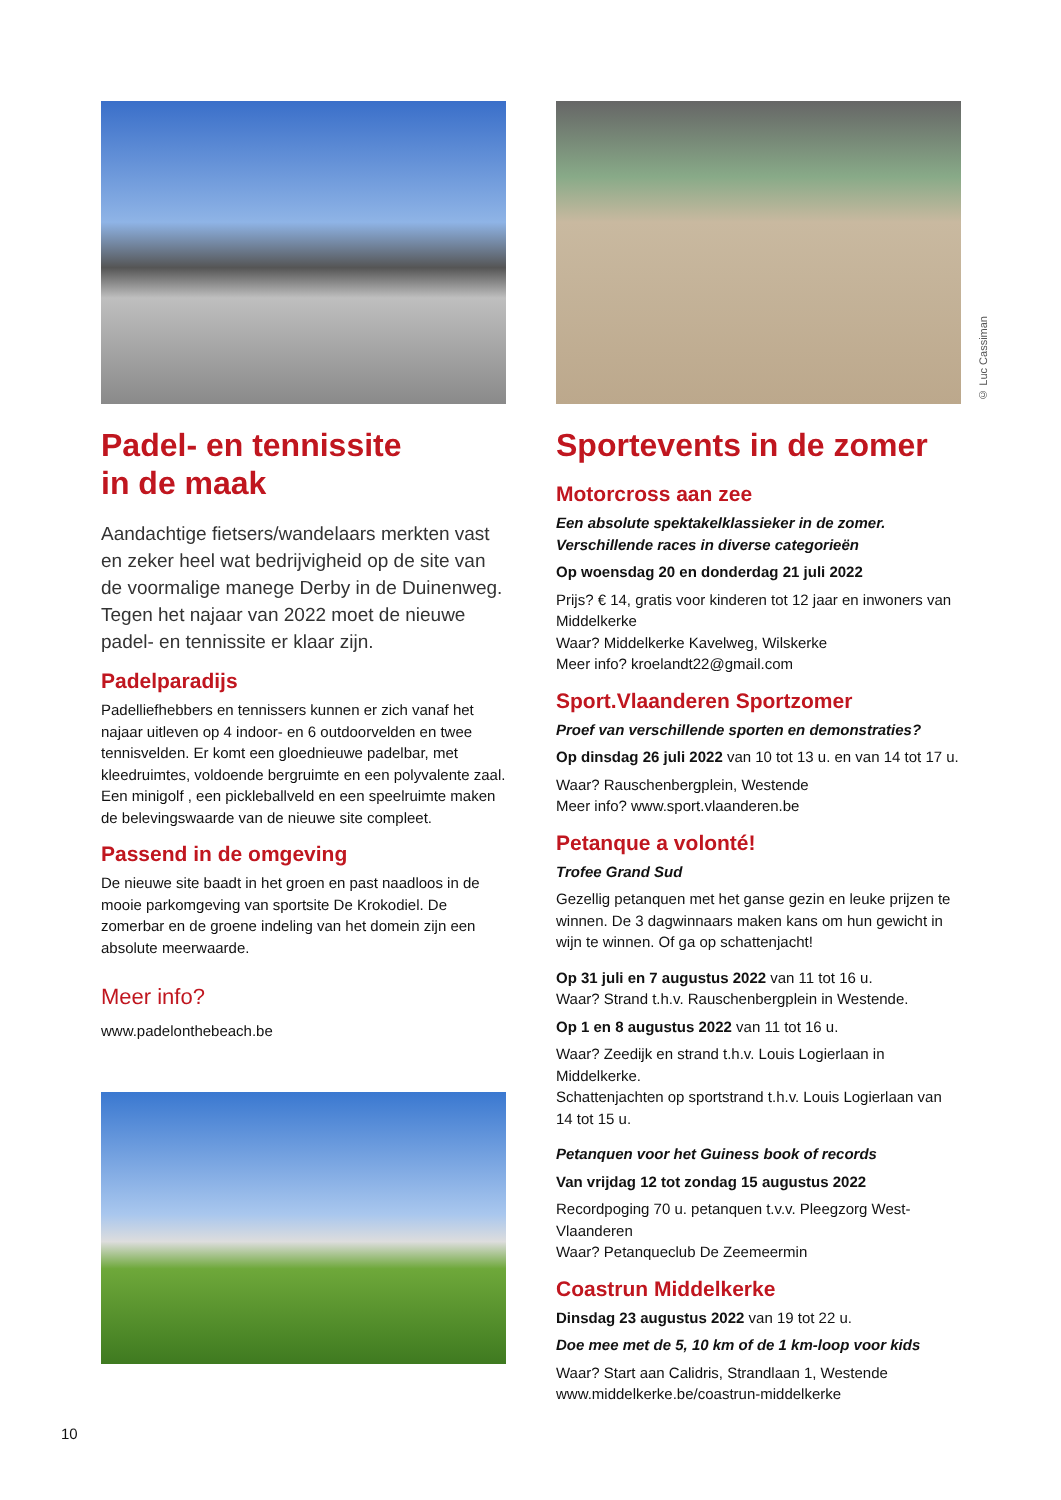Padel- en tennissite
in de maak
Aandachtige fietsers/wandelaars merkten vast en zeker heel wat bedrijvigheid op de site van de voormalige manege Derby in de Duinenweg. Tegen het najaar van 2022 moet de nieuwe padel- en tennissite er klaar zijn.
Padelparadijs
Padelliefhebbers en tennissers kunnen er zich vanaf het najaar uitleven op 4 indoor- en 6 outdoorvelden en twee tennisvelden. Er komt een gloednieuwe padelbar, met kleedruimtes, voldoende bergruimte en een polyvalente zaal.
Een minigolf , een pickleballveld en een speelruimte maken de belevingswaarde van de nieuwe site compleet.
Passend in de omgeving
De nieuwe site baadt in het groen en past naadloos in de mooie parkomgeving van sportsite De Krokodiel. De zomerbar en de groene indeling van het domein zijn een absolute meerwaarde.
Meer info?
www.padelonthebeach.be
© Luc Cassiman
Sportevents in de zomer
Motorcross aan zee
Een absolute spektakelklassieker in de zomer. Verschillende races in diverse categorieën
Op woensdag 20 en donderdag 21 juli 2022
Prijs? € 14, gratis voor kinderen tot 12 jaar en inwoners van Middelkerke
Waar? Middelkerke Kavelweg, Wilskerke
Meer info? kroelandt22@gmail.com
Sport.Vlaanderen Sportzomer
Proef van verschillende sporten en demonstraties?
Op dinsdag 26 juli 2022 van 10 tot 13 u. en van 14 tot 17 u.
Waar? Rauschenbergplein, Westende
Meer info? www.sport.vlaanderen.be
Petanque a volonté!
Trofee Grand Sud
Gezellig petanquen met het ganse gezin en leuke prijzen te winnen. De 3 dagwinnaars maken kans om hun gewicht in wijn te winnen. Of ga op schattenjacht!
Op 31 juli en 7 augustus 2022 van 11 tot 16 u.
Waar? Strand t.h.v. Rauschenbergplein in Westende.
Op 1 en 8 augustus 2022 van 11 tot 16 u.
Waar? Zeedijk en strand t.h.v. Louis Logierlaan in Middelkerke.
Schattenjachten op sportstrand t.h.v. Louis Logierlaan van 14 tot 15 u.
Petanquen voor het Guiness book of records
Van vrijdag 12 tot zondag 15 augustus 2022
Recordpoging 70 u. petanquen t.v.v. Pleegzorg West-Vlaanderen
Waar? Petanqueclub De Zeemeermin
Coastrun Middelkerke
Dinsdag 23 augustus 2022 van 19 tot 22 u.
Doe mee met de 5, 10 km of de 1 km-loop voor kids
Waar? Start aan Calidris, Strandlaan 1, Westende
www.middelkerke.be/coastrun-middelkerke
10